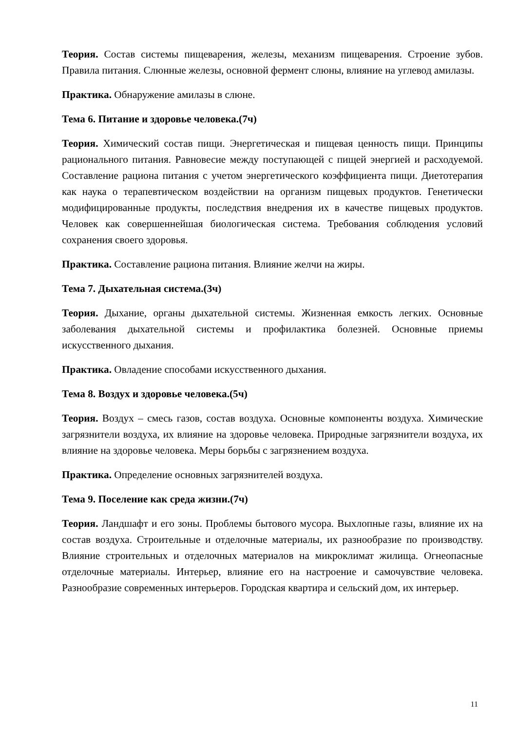Теория. Состав системы пищеварения, железы, механизм пищеварения. Строение зубов. Правила питания. Слюнные железы, основной фермент слюны, влияние на углевод амилазы.
Практика. Обнаружение амилазы в слюне.
Тема 6. Питание и здоровье человека.(7ч)
Теория. Химический состав пищи. Энергетическая и пищевая ценность пищи. Принципы рационального питания. Равновесие между поступающей с пищей энергией и расходуемой. Составление рациона питания с учетом энергетического коэффициента пищи. Диетотерапия как наука о терапевтическом воздействии на организм пищевых продуктов. Генетически модифицированные продукты, последствия внедрения их в качестве пищевых продуктов. Человек как совершеннейшая биологическая система. Требования соблюдения условий сохранения своего здоровья.
Практика. Составление рациона питания. Влияние желчи на жиры.
Тема 7. Дыхательная система.(3ч)
Теория. Дыхание, органы дыхательной системы. Жизненная емкость легких. Основные заболевания дыхательной системы и профилактика болезней. Основные приемы искусственного дыхания.
Практика. Овладение способами искусственного дыхания.
Тема 8. Воздух и здоровье человека.(5ч)
Теория. Воздух – смесь газов, состав воздуха. Основные компоненты воздуха. Химические загрязнители воздуха, их влияние на здоровье человека. Природные загрязнители воздуха, их влияние на здоровье человека. Меры борьбы с загрязнением воздуха.
Практика. Определение основных загрязнителей воздуха.
Тема 9. Поселение как среда жизни.(7ч)
Теория. Ландшафт и его зоны. Проблемы бытового мусора. Выхлопные газы, влияние их на состав воздуха. Строительные и отделочные материалы, их разнообразие по производству. Влияние строительных и отделочных материалов на микроклимат жилища. Огнеопасные отделочные материалы. Интерьер, влияние его на настроение и самочувствие человека. Разнообразие современных интерьеров. Городская квартира и сельский дом, их интерьер.
11